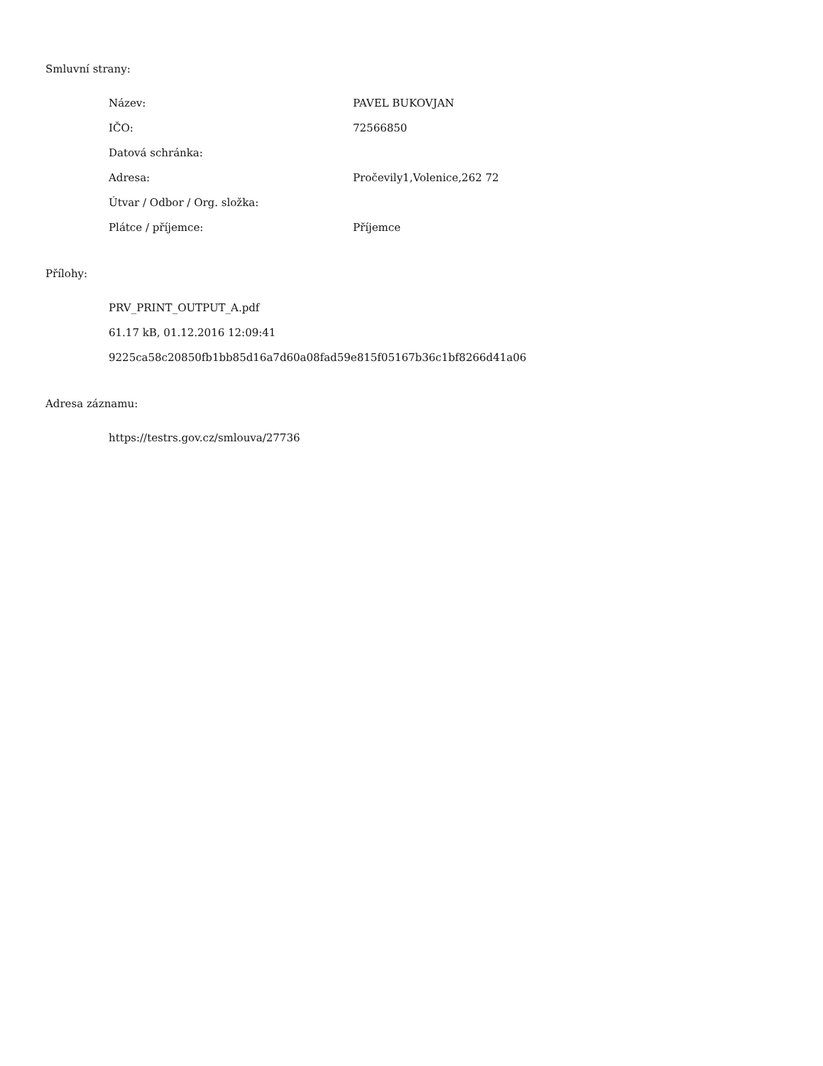Smluvní strany:
| Název: | PAVEL BUKOVJAN |
| IČO: | 72566850 |
| Datová schránka: | |
| Adresa: | Pročevily1,Volenice,262 72 |
| Útvar / Odbor / Org. složka: | |
| Plátce / příjemce: | Příjemce |
Přílohy:
PRV_PRINT_OUTPUT_A.pdf
61.17 kB, 01.12.2016 12:09:41
9225ca58c20850fb1bb85d16a7d60a08fad59e815f05167b36c1bf8266d41a06
Adresa záznamu:
https://testrs.gov.cz/smlouva/27736